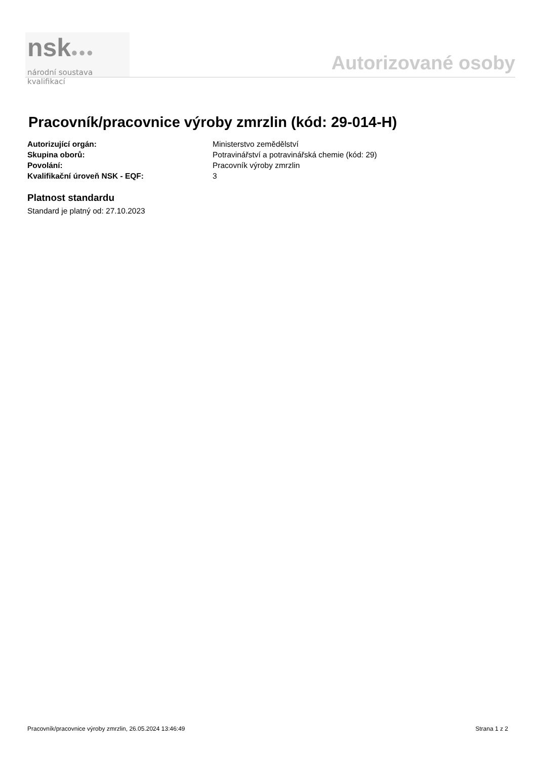nsk●●●
národní soustava kvalifikací
Autorizované osoby
Pracovník/pracovnice výroby zmrzlin (kód: 29-014-H)
| Autorizující orgán: | Ministerstvo zemědělství |
| Skupina oborů: | Potravinářství a potravinářská chemie (kód: 29) |
| Povolání: | Pracovník výroby zmrzlin |
| Kvalifikační úroveň NSK - EQF: | 3 |
Platnost standardu
Standard je platný od: 27.10.2023
Pracovník/pracovnice výroby zmrzlin, 26.05.2024 13:46:49 Strana 1 z 2